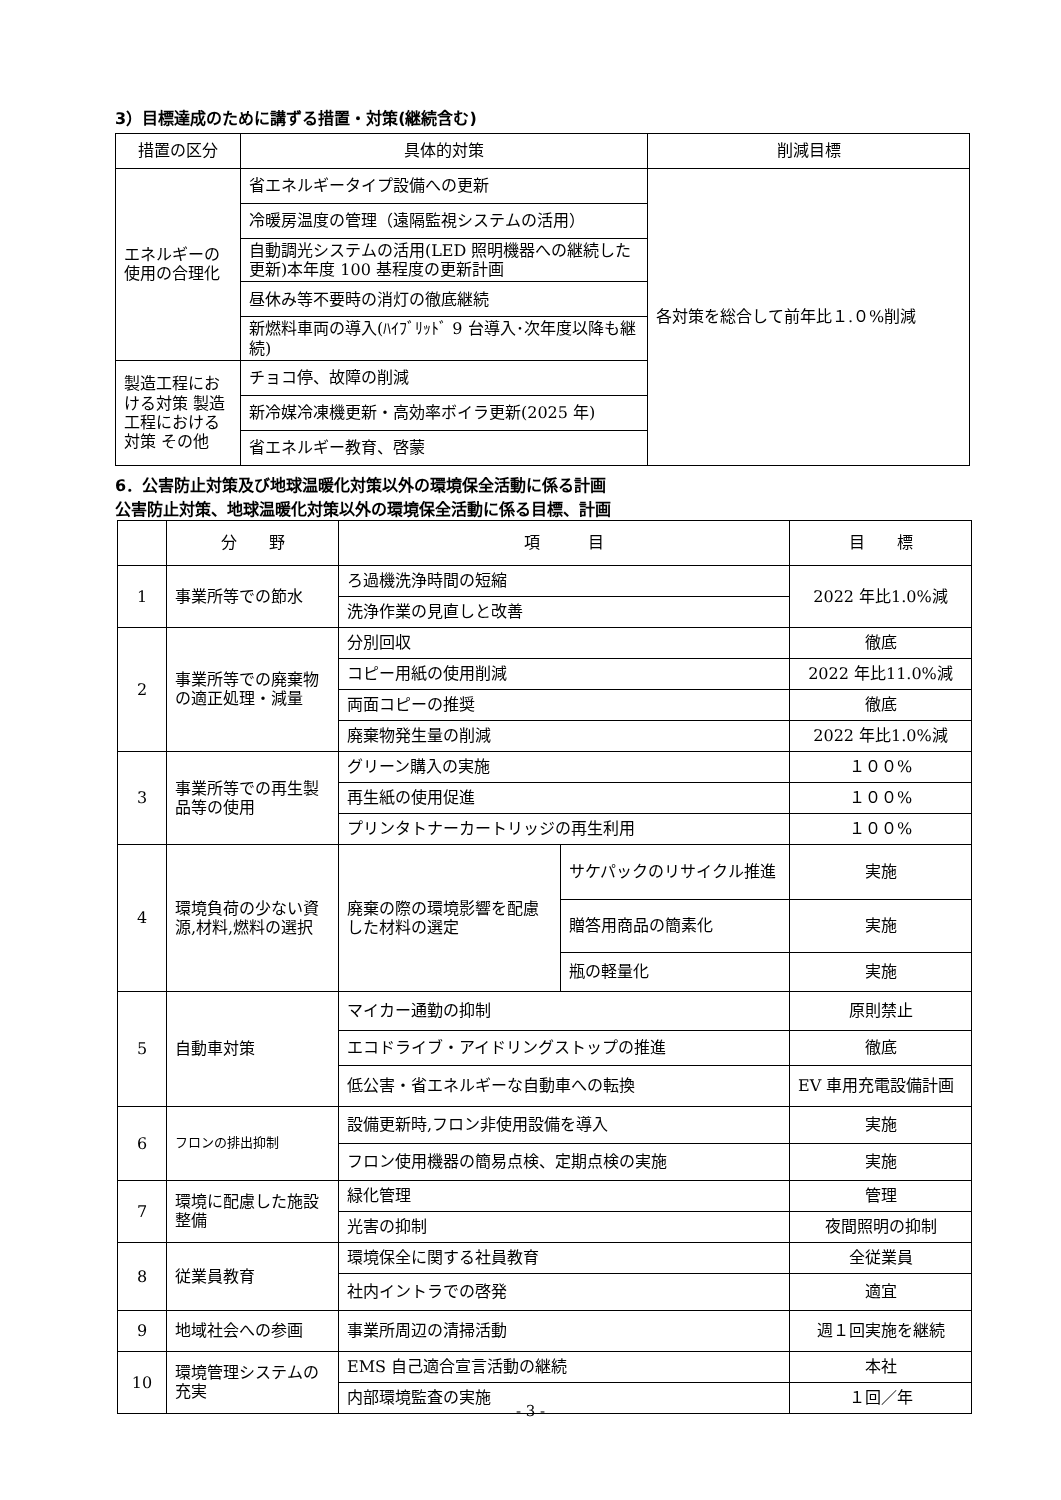3）目標達成のために講ずる措置・対策(継続含む)
| 措置の区分 | 具体的対策 | 削減目標 |
| --- | --- | --- |
| エネルギーの使用の合理化 | 省エネルギータイプ設備への更新 | 各対策を総合して前年比１.０%削減 |
| | 冷暖房温度の管理（遠隔監視システムの活用） | |
| | 自動調光システムの活用(LED 照明機器への継続した更新)本年度 100 基程度の更新計画 | |
| | 昼休み等不要時の消灯の徹底継続 | |
| | 新燃料車両の導入(ﾊｲﾌﾞﾘｯﾄﾞ 9 台導入･次年度以降も継続) | |
| 製造工程における対策 製造工程における対策 その他 | チョコ停、故障の削減 | |
| | 新冷媒冷凍機更新・高効率ボイラ更新(2025 年) | |
| | 省エネルギー教育、啓蒙 | |
6．公害防止対策及び地球温暖化対策以外の環境保全活動に係る計画
公害防止対策、地球温暖化対策以外の環境保全活動に係る目標、計画
| | 分 野 | 項 目 | | 目 標 |
| --- | --- | --- | --- | --- |
| 1 | 事業所等での節水 | ろ過機洗浄時間の短縮 | | 2022 年比1.0%減 |
| | | 洗浄作業の見直しと改善 | | |
| 2 | 事業所等での廃棄物の適正処理・減量 | 分別回収 | | 徹底 |
| | | コピー用紙の使用削減 | | 2022 年比11.0%減 |
| | | 両面コピーの推奨 | | 徹底 |
| | | 廃棄物発生量の削減 | | 2022 年比1.0%減 |
| 3 | 事業所等での再生製品等の使用 | グリーン購入の実施 | | １００% |
| | | 再生紙の使用促進 | | １００% |
| | | プリンタトナーカートリッジの再生利用 | | １００% |
| 4 | 環境負荷の少ない資源,材料,燃料の選択 | 廃棄の際の環境影響を配慮した材料の選定 | サケパックのリサイクル推進 | 実施 |
| | | | 贈答用商品の簡素化 | 実施 |
| | | | 瓶の軽量化 | 実施 |
| 5 | 自動車対策 | マイカー通勤の抑制 | | 原則禁止 |
| | | エコドライブ・アイドリングストップの推進 | | 徹底 |
| | | 低公害・省エネルギーな自動車への転換 | | EV 車用充電設備計画 |
| 6 | フロンの排出抑制 | 設備更新時,フロン非使用設備を導入 | | 実施 |
| | | フロン使用機器の簡易点検、定期点検の実施 | | 実施 |
| 7 | 環境に配慮した施設整備 | 緑化管理 | | 管理 |
| | | 光害の抑制 | | 夜間照明の抑制 |
| 8 | 従業員教育 | 環境保全に関する社員教育 | | 全従業員 |
| | | 社内イントラでの啓発 | | 適宜 |
| 9 | 地域社会への参画 | 事業所周辺の清掃活動 | | 週１回実施を継続 |
| 10 | 環境管理システムの充実 | EMS 自己適合宣言活動の継続 | | 本社 |
| | | 内部環境監査の実施 | | １回／年 |
- 3 -